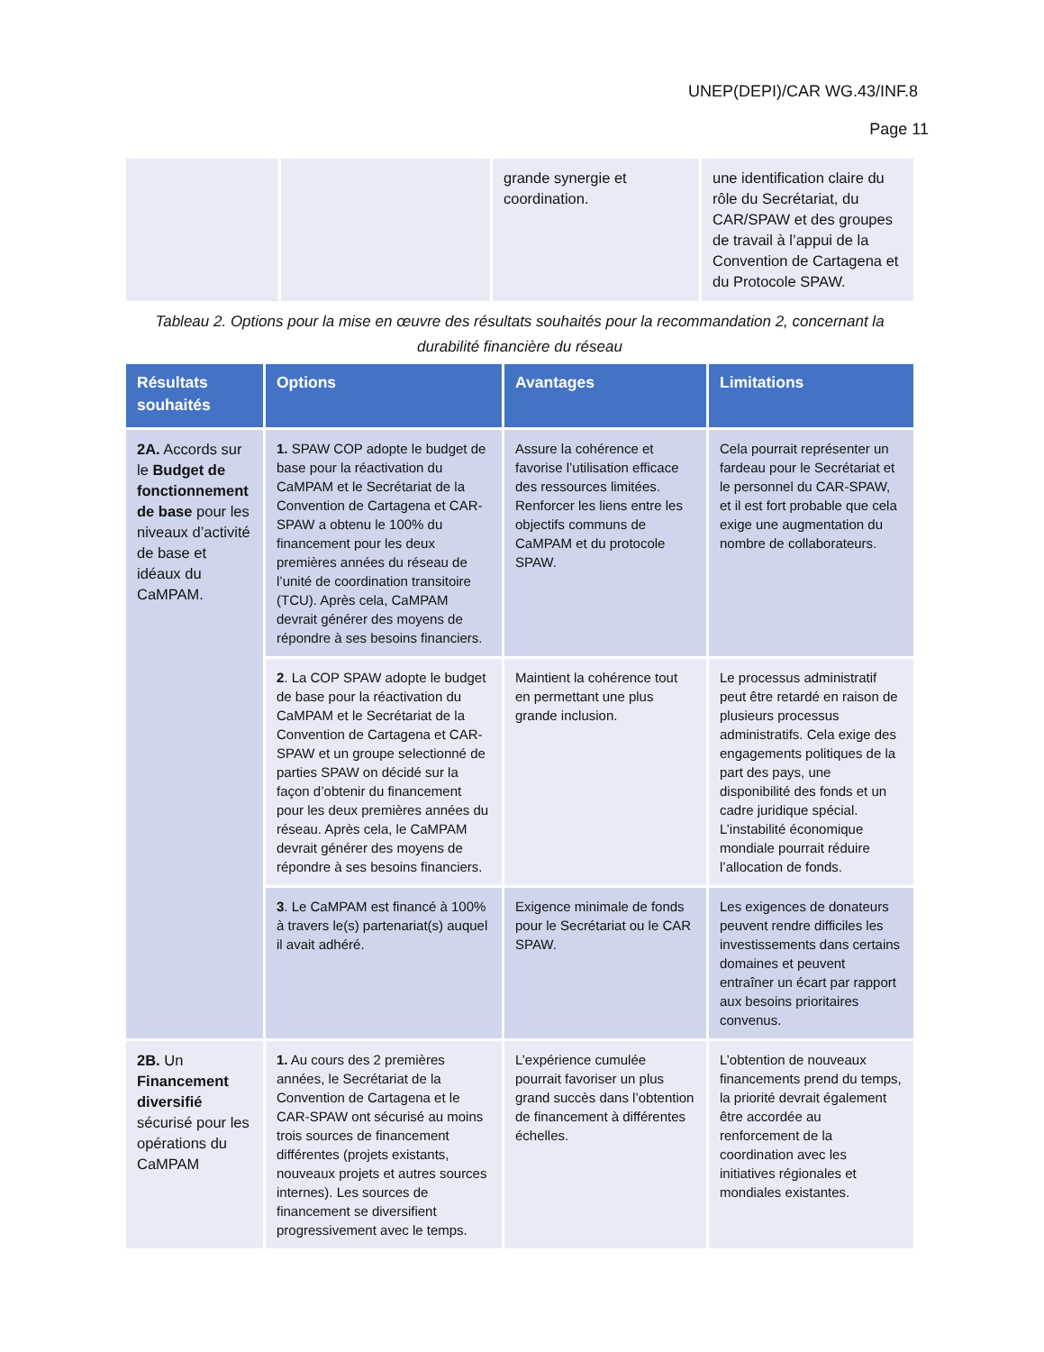UNEP(DEPI)/CAR WG.43/INF.8
Page 11
| | | grande synergie et coordination. | une identification claire du rôle du Secrétariat, du CAR/SPAW et des groupes de travail à l’appui de la Convention de Cartagena et du Protocole SPAW. |
Tableau 2. Options pour la mise en œuvre des résultats souhaités pour la recommandation 2, concernant la durabilité financière du réseau
| Résultats souhaités | Options | Avantages | Limitations |
| --- | --- | --- | --- |
| 2A. Accords sur le Budget de fonctionnement de base pour les niveaux d’activité de base et idéaux du CaMPAM. | 1. SPAW COP adopte le budget de base pour la réactivation du CaMPAM et le Secrétariat de la Convention de Cartagena et CAR-SPAW a obtenu le 100% du financement pour les deux premières années du réseau de l’unité de coordination transitoire (TCU). Après cela, CaMPAM devrait générer des moyens de répondre à ses besoins financiers. | Assure la cohérence et favorise l’utilisation efficace des ressources limitées. Renforcer les liens entre les objectifs communs de CaMPAM et du protocole SPAW. | Cela pourrait représenter un fardeau pour le Secrétariat et le personnel du CAR-SPAW, et il est fort probable que cela exige une augmentation du nombre de collaborateurs. |
| | 2 . La COP SPAW adopte le budget de base pour la réactivation du CaMPAM et le Secrétariat de la Convention de Cartagena et CAR-SPAW et un groupe selectionné de parties SPAW on décidé sur la façon d’obtenir du financement pour les deux premières années du réseau. Après cela, le CaMPAM devrait générer des moyens de répondre à ses besoins financiers. | Maintient la cohérence tout en permettant une plus grande inclusion. | Le processus administratif peut être retardé en raison de plusieurs processus administratifs. Cela exige des engagements politiques de la part des pays, une disponibilité des fonds et un cadre juridique spécial. L’instabilité économique mondiale pourrait réduire l’allocation de fonds. |
| | 3 . Le CaMPAM est financé à 100% à travers le(s) partenariat(s) auquel il avait adhéré. | Exigence minimale de fonds pour le Secrétariat ou le CAR SPAW. | Les exigences de donateurs peuvent rendre difficiles les investissements dans certains domaines et peuvent entraîner un écart par rapport aux besoins prioritaires convenus. |
| 2B. Un Financement diversifié sécurisé pour les opérations du CaMPAM | 1. Au cours des 2 premières années, le Secrétariat de la Convention de Cartagena et le CAR-SPAW ont sécurisé au moins trois sources de financement différentes (projets existants, nouveaux projets et autres sources internes). Les sources de financement se diversifient progressivement avec le temps. | L’expérience cumulée pourrait favoriser un plus grand succès dans l’obtention de financement à différentes échelles. | L’obtention de nouveaux financements prend du temps, la priorité devrait également être accordée au renforcement de la coordination avec les initiatives régionales et mondiales existantes. |